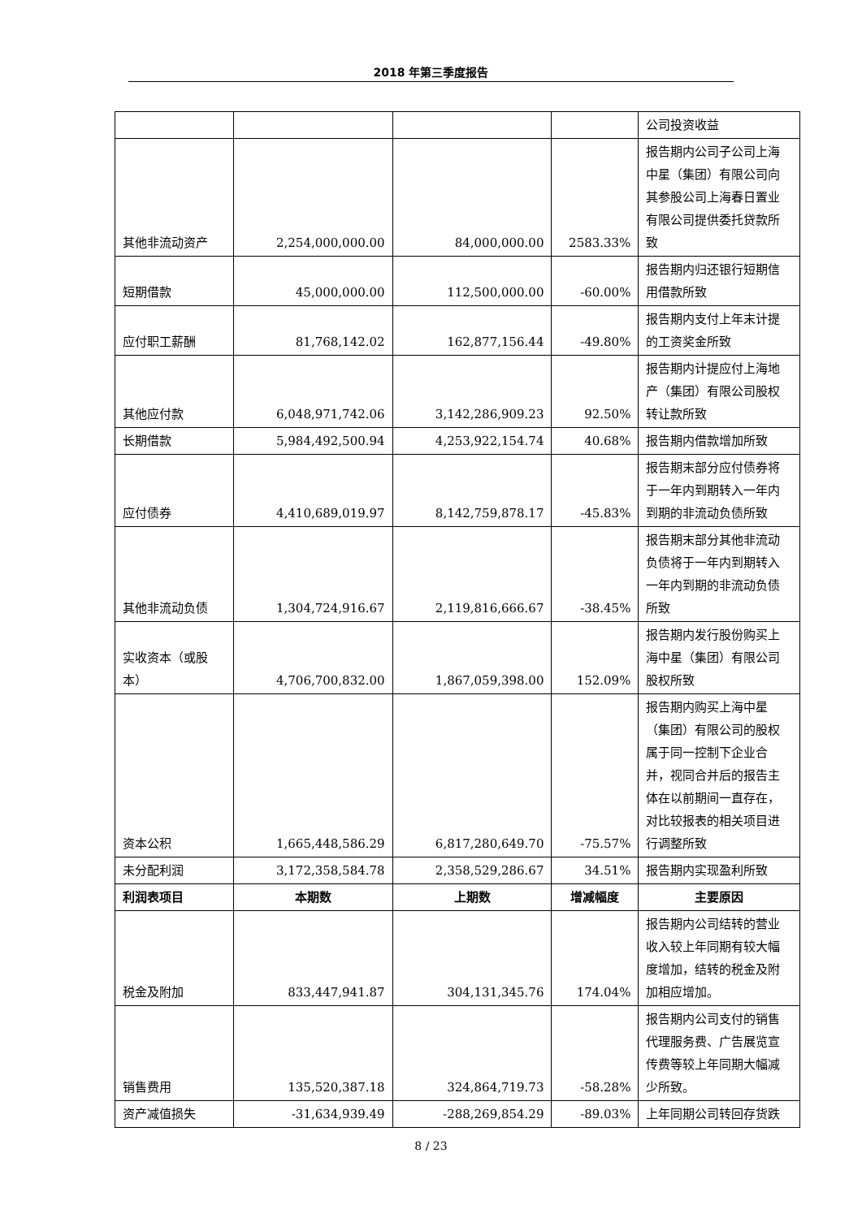2018 年第三季度报告
| | | | | 公司投资收益 |
| 其他非流动资产 | 2,254,000,000.00 | 84,000,000.00 | 2583.33% | 报告期内公司子公司上海中星（集团）有限公司向其参股公司上海春日置业有限公司提供委托贷款所致 |
| 短期借款 | 45,000,000.00 | 112,500,000.00 | -60.00% | 报告期内归还银行短期信用借款所致 |
| 应付职工薪酬 | 81,768,142.02 | 162,877,156.44 | -49.80% | 报告期内支付上年末计提的工资奖金所致 |
| 其他应付款 | 6,048,971,742.06 | 3,142,286,909.23 | 92.50% | 报告期内计提应付上海地产（集团）有限公司股权转让款所致 |
| 长期借款 | 5,984,492,500.94 | 4,253,922,154.74 | 40.68% | 报告期内借款增加所致 |
| 应付债券 | 4,410,689,019.97 | 8,142,759,878.17 | -45.83% | 报告期末部分应付债券将于一年内到期转入一年内到期的非流动负债所致 |
| 其他非流动负债 | 1,304,724,916.67 | 2,119,816,666.67 | -38.45% | 报告期末部分其他非流动负债将于一年内到期转入一年内到期的非流动负债所致 |
| 实收资本（或股本） | 4,706,700,832.00 | 1,867,059,398.00 | 152.09% | 报告期内发行股份购买上海中星（集团）有限公司股权所致 |
| 资本公积 | 1,665,448,586.29 | 6,817,280,649.70 | -75.57% | 报告期内购买上海中星（集团）有限公司的股权属于同一控制下企业合并，视同合并后的报告主体在以前期间一直存在，对比较报表的相关项目进行调整所致 |
| 未分配利润 | 3,172,358,584.78 | 2,358,529,286.67 | 34.51% | 报告期内实现盈利所致 |
| 利润表项目 | 本期数 | 上期数 | 增减幅度 | 主要原因 |
| 税金及附加 | 833,447,941.87 | 304,131,345.76 | 174.04% | 报告期内公司结转的营业收入较上年同期有较大幅度增加，结转的税金及附加相应增加。 |
| 销售费用 | 135,520,387.18 | 324,864,719.73 | -58.28% | 报告期内公司支付的销售代理服务费、广告展览宣传费等较上年同期大幅减少所致。 |
| 资产减值损失 | -31,634,939.49 | -288,269,854.29 | -89.03% | 上年同期公司转回存货跌 |
8 / 23